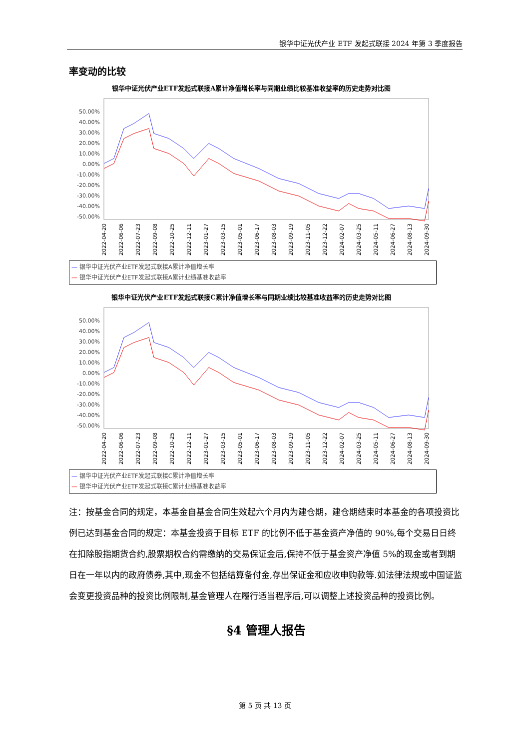银华中证光伏产业 ETF 发起式联接 2024 年第 3 季度报告
率变动的比较
银华中证光伏产业ETF发起式联接A累计净值增长率与同期业绩比较基准收益率的历史走势对比图
50.00%
40.00%
30.00%
20.00%
10.00%
0.00%
-10.00%
-20.00%
-30.00%
-40.00%
-50.00%
2022-04-20
2022-06-06
2022-07-23
2022-09-08
2022-10-25
2022-12-11
2023-01-27
2023-03-15
2023-05-01
2023-06-17
2023-08-03
2023-09-19
2023-11-05
2023-12-22
2024-02-07
2024-03-25
2024-05-11
2024-06-27
2024-08-13
2024-09-30
— 银华中证光伏产业ETF发起式联接A累计净值增长率
— 银华中证光伏产业ETF发起式联接A累计业绩基准收益率
银华中证光伏产业ETF发起式联接C累计净值增长率与同期业绩比较基准收益率的历史走势对比图
50.00%
40.00%
30.00%
20.00%
10.00%
0.00%
-10.00%
-20.00%
-30.00%
-40.00%
-50.00%
2022-04-20
2022-06-06
2022-07-23
2022-09-08
2022-10-25
2022-12-11
2023-01-27
2023-03-15
2023-05-01
2023-06-17
2023-08-03
2023-09-19
2023-11-05
2023-12-22
2024-02-07
2024-03-25
2024-05-11
2024-06-27
2024-08-13
2024-09-30
— 银华中证光伏产业ETF发起式联接C累计净值增长率
— 银华中证光伏产业ETF发起式联接C累计业绩基准收益率
注：按基金合同的规定，本基金自基金合同生效起六个月内为建仓期，建仓期结束时本基金的各项投资比例已达到基金合同的规定：本基金投资于目标 ETF 的比例不低于基金资产净值的 90%,每个交易日日终在扣除股指期货合约,股票期权合约需缴纳的交易保证金后,保持不低于基金资产净值 5%的现金或者到期日在一年以内的政府债券,其中,现金不包括结算备付金,存出保证金和应收申购款等.如法律法规或中国证监会变更投资品种的投资比例限制,基金管理人在履行适当程序后,可以调整上述投资品种的投资比例。
§4 管理人报告
第 5 页 共 13 页